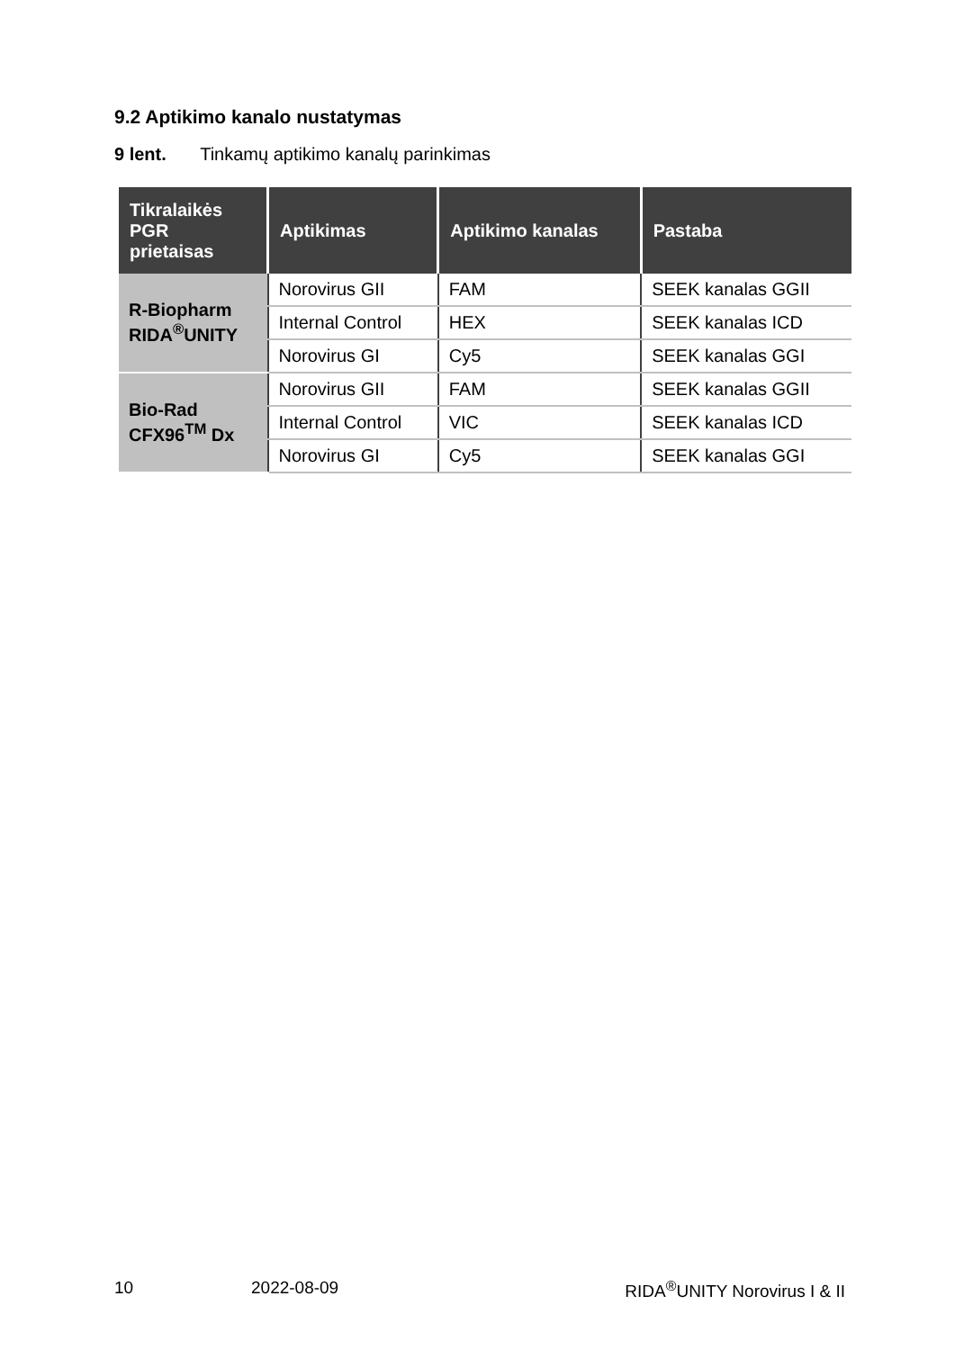9.2 Aptikimo kanalo nustatymas
9 lent. Tinkamų aptikimo kanalų parinkimas
| Tikralaikės PGR prietaisas | Aptikimas | Aptikimo kanalas | Pastaba |
| --- | --- | --- | --- |
| R-Biopharm RIDA<sup>®</sup>UNITY | Norovirus GII | FAM | SEEK kanalas GGII |
| | Internal Control | HEX | SEEK kanalas ICD |
| | Norovirus GI | Cy5 | SEEK kanalas GGI |
| Bio-Rad CFX96<sup>TM</sup> Dx | Norovirus GII | FAM | SEEK kanalas GGII |
| | Internal Control | VIC | SEEK kanalas ICD |
| | Norovirus GI | Cy5 | SEEK kanalas GGI |
10 2022-08-09 RIDA<sup>®</sup>UNITY Norovirus I & II